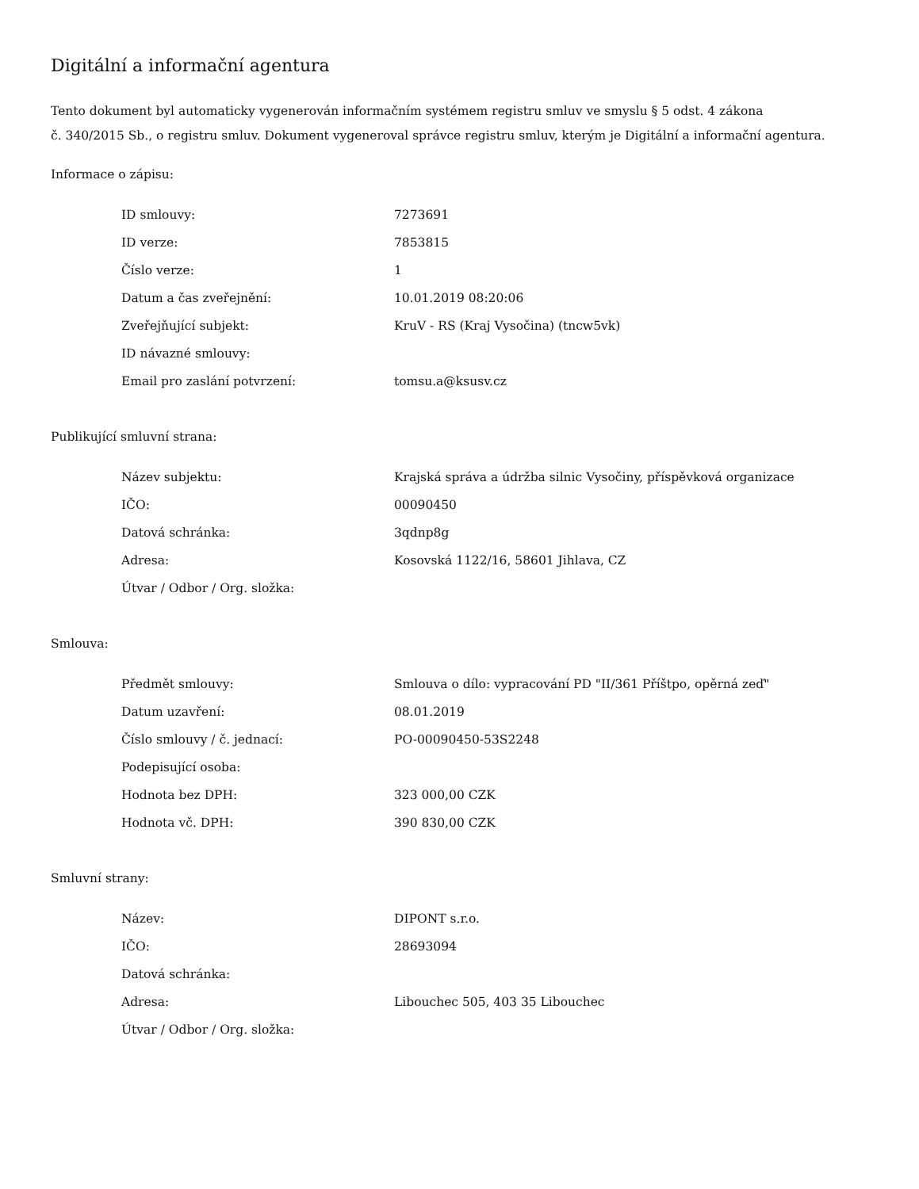Digitální a informační agentura
Tento dokument byl automaticky vygenerován informačním systémem registru smluv ve smyslu § 5 odst. 4 zákona
č. 340/2015 Sb., o registru smluv. Dokument vygeneroval správce registru smluv, kterým je Digitální a informační agentura.
Informace o zápisu:
| ID smlouvy: | 7273691 |
| ID verze: | 7853815 |
| Číslo verze: | 1 |
| Datum a čas zveřejnění: | 10.01.2019 08:20:06 |
| Zveřejňující subjekt: | KruV - RS (Kraj Vysočina) (tncw5vk) |
| ID návazné smlouvy: | |
| Email pro zaslání potvrzení: | tomsu.a@ksusv.cz |
Publikující smluvní strana:
| Název subjektu: | Krajská správa a údržba silnic Vysočiny, příspěvková organizace |
| IČO: | 00090450 |
| Datová schránka: | 3qdnp8g |
| Adresa: | Kosovská 1122/16, 58601 Jihlava, CZ |
| Útvar / Odbor / Org. složka: | |
Smlouva:
| Předmět smlouvy: | Smlouva o dílo: vypracování PD "II/361 Příštpo, opěrná zeď" |
| Datum uzavření: | 08.01.2019 |
| Číslo smlouvy / č. jednací: | PO-00090450-53S2248 |
| Podepisující osoba: | |
| Hodnota bez DPH: | 323 000,00 CZK |
| Hodnota vč. DPH: | 390 830,00 CZK |
Smluvní strany:
| Název: | DIPONT s.r.o. |
| IČO: | 28693094 |
| Datová schránka: | |
| Adresa: | Libouchec 505, 403 35 Libouchec |
| Útvar / Odbor / Org. složka: | |